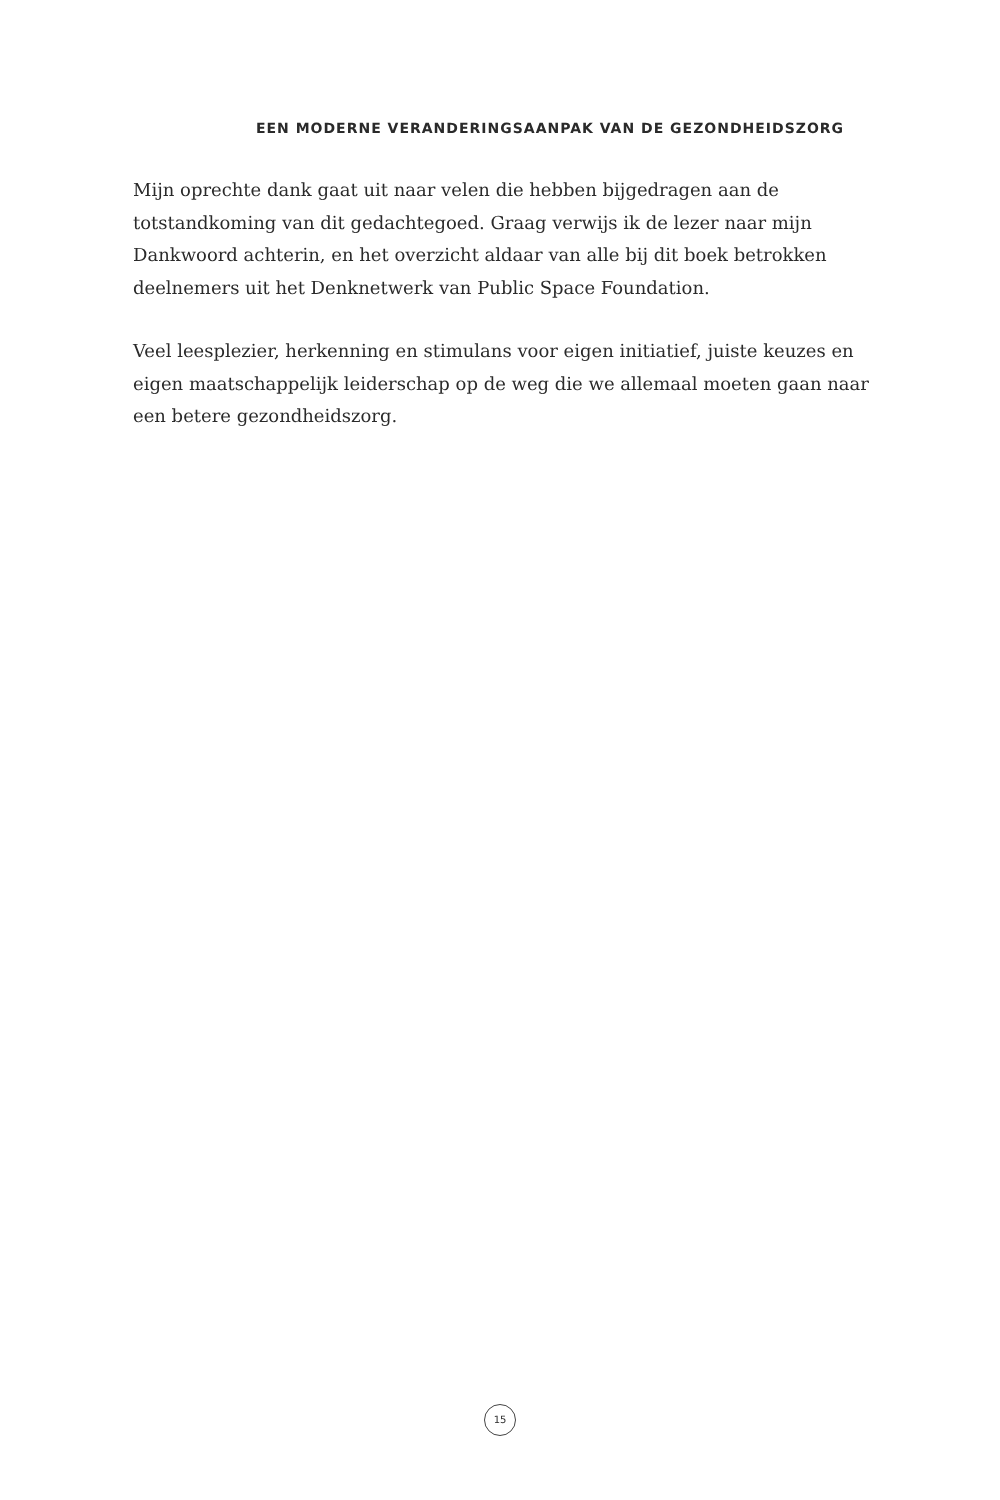EEN MODERNE VERANDERINGSAANPAK VAN DE GEZONDHEIDSZORG
Mijn oprechte dank gaat uit naar velen die hebben bijgedragen aan de totstandkoming van dit gedachtegoed. Graag verwijs ik de lezer naar mijn Dankwoord achterin, en het overzicht aldaar van alle bij dit boek betrokken deelnemers uit het Denknetwerk van Public Space Foundation.
Veel leesplezier, herkenning en stimulans voor eigen initiatief, juiste keuzes en eigen maatschappelijk leiderschap op de weg die we allemaal moeten gaan naar een betere gezondheidszorg.
15